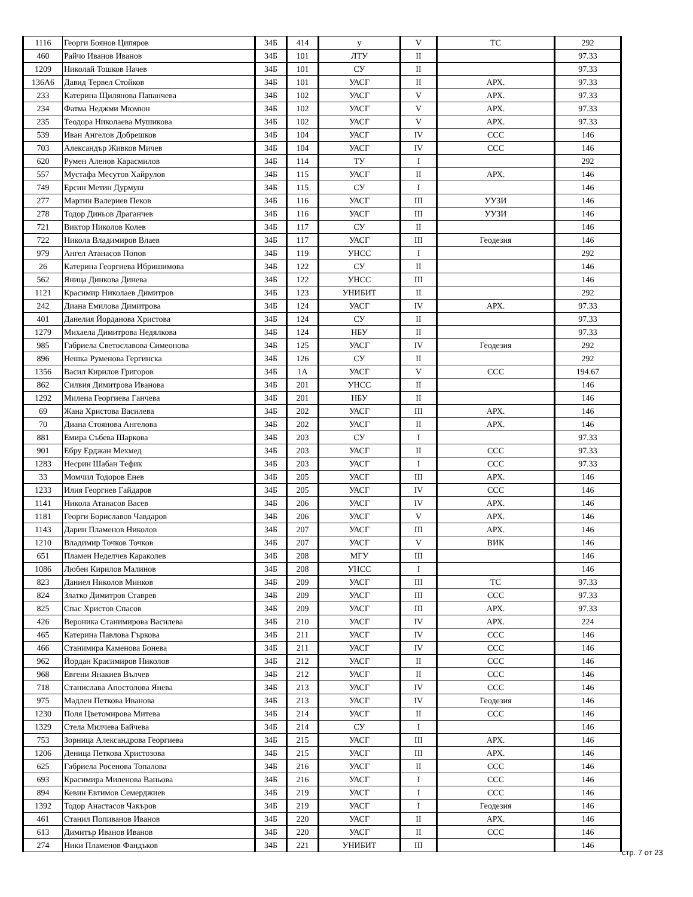| 1116 | Георги Боянов Ципяров | 34Б | 414 | у | V | ТС | 292 |
| 460 | Райчо Иванов Иванов | 34Б | 101 | ЛТУ | II | | 97.33 |
| 1209 | Николай Тошков Начев | 34Б | 101 | СУ | II | | 97.33 |
| 136А6 | Давид Тервел Стойков | 34Б | 101 | УАСГ | II | АРХ. | 97.33 |
| 233 | Катерина Щилянова Папанчева | 34Б | 102 | УАСГ | V | АРХ. | 97.33 |
| 234 | Фатма Неджми Мюмюн | 34Б | 102 | УАСГ | V | АРХ. | 97.33 |
| 235 | Теодора Николаева Мушикова | 34Б | 102 | УАСГ | V | АРХ. | 97.33 |
| 539 | Иван Ангелов Добрешков | 34Б | 104 | УАСГ | IV | ССС | 146 |
| 703 | Александър Живков Мичев | 34Б | 104 | УАСГ | IV | ССС | 146 |
| 620 | Румен Аленов Карасмилов | 34Б | 114 | ТУ | I | | 292 |
| 557 | Мустафа Месутов Хайрулов | 34Б | 115 | УАСГ | II | АРХ. | 146 |
| 749 | Ерсин Метин Дурмуш | 34Б | 115 | СУ | I | | 146 |
| 277 | Мартин Валериев Пеков | 34Б | 116 | УАСГ | III | УУЗИ | 146 |
| 278 | Тодор Диньов Драганчев | 34Б | 116 | УАСГ | III | УУЗИ | 146 |
| 721 | Виктор Николов Колев | 34Б | 117 | СУ | II | | 146 |
| 722 | Никола Владимиров Влаев | 34Б | 117 | УАСГ | III | Геодезия | 146 |
| 979 | Ангел Атанасов Попов | 34Б | 119 | УНСС | I | | 292 |
| 26 | Катерина Георгиева Ибришимова | 34Б | 122 | СУ | II | | 146 |
| 562 | Яница Динкова Динева | 34Б | 122 | УНСС | III | | 146 |
| 1121 | Красимир Николаев Димитров | 34Б | 123 | УНИБИТ | II | | 292 |
| 242 | Диана Емилова Димитрова | 34Б | 124 | УАСГ | IV | АРХ. | 97.33 |
| 401 | Данелия Йорданова Христова | 34Б | 124 | СУ | II | | 97.33 |
| 1279 | Михаела Димитрова Недялкова | 34Б | 124 | НБУ | II | | 97.33 |
| 985 | Габриела Светославова Симеонова | 34Б | 125 | УАСГ | IV | Геодезия | 292 |
| 896 | Нешка Руменова Гергинска | 34Б | 126 | СУ | II | | 292 |
| 1356 | Васил Кирилов Григоров | 34Б | 1А | УАСГ | V | ССС | 194.67 |
| 862 | Силвия Димитрова Иванова | 34Б | 201 | УНСС | II | | 146 |
| 1292 | Милена Георгиева Ганчева | 34Б | 201 | НБУ | II | | 146 |
| 69 | Жана Христова Василева | 34Б | 202 | УАСГ | III | АРХ. | 146 |
| 70 | Диана Стоянова Ангелова | 34Б | 202 | УАСГ | II | АРХ. | 146 |
| 881 | Емира Събева Шаркова | 34Б | 203 | СУ | I | | 97.33 |
| 901 | Ебру Ерджан Мехмед | 34Б | 203 | УАСГ | II | ССС | 97.33 |
| 1283 | Несрин Шабан Тефик | 34Б | 203 | УАСГ | I | ССС | 97.33 |
| 33 | Момчил Тодоров Енев | 34Б | 205 | УАСГ | III | АРХ. | 146 |
| 1233 | Илия Георгиев Гайдаров | 34Б | 205 | УАСГ | IV | ССС | 146 |
| 1141 | Никола Атанасов Васев | 34Б | 206 | УАСГ | IV | АРХ. | 146 |
| 1181 | Георги Бориславов Чавдаров | 34Б | 206 | УАСГ | V | АРХ. | 146 |
| 1143 | Дарин Пламенов Николов | 34Б | 207 | УАСГ | III | АРХ. | 146 |
| 1210 | Владимир Точков Точков | 34Б | 207 | УАСГ | V | ВИК | 146 |
| 651 | Пламен Неделчев Караколев | 34Б | 208 | МГУ | III | | 146 |
| 1086 | Любен Кирилов Малинов | 34Б | 208 | УНСС | I | | 146 |
| 823 | Даниел Николов Минков | 34Б | 209 | УАСГ | III | ТС | 97.33 |
| 824 | Златко Димитров Ставрев | 34Б | 209 | УАСГ | III | ССС | 97.33 |
| 825 | Спас Христов Спасов | 34Б | 209 | УАСГ | III | АРХ. | 97.33 |
| 426 | Вероника Станимирова Василева | 34Б | 210 | УАСГ | IV | АРХ. | 224 |
| 465 | Катерина Павлова Гъркова | 34Б | 211 | УАСГ | IV | ССС | 146 |
| 466 | Станимира Каменова Бонева | 34Б | 211 | УАСГ | IV | ССС | 146 |
| 962 | Йордан Красимиров Николов | 34Б | 212 | УАСГ | II | ССС | 146 |
| 968 | Евгени Янакиев Вълчев | 34Б | 212 | УАСГ | II | ССС | 146 |
| 718 | Станислава Апостолова Янева | 34Б | 213 | УАСГ | IV | ССС | 146 |
| 975 | Мадлен Петкова Иванова | 34Б | 213 | УАСГ | IV | Геодезия | 146 |
| 1230 | Поля Цветомирова Митева | 34Б | 214 | УАСГ | II | ССС | 146 |
| 1329 | Стела Милчева Байчева | 34Б | 214 | СУ | I | | 146 |
| 753 | Зорница Александрова Георгиева | 34Б | 215 | УАСГ | III | АРХ. | 146 |
| 1206 | Деница Петкова Христозова | 34Б | 215 | УАСГ | III | АРХ. | 146 |
| 625 | Габриела Росенова Топалова | 34Б | 216 | УАСГ | II | ССС | 146 |
| 693 | Красимира Миленова Ваньова | 34Б | 216 | УАСГ | I | ССС | 146 |
| 894 | Кевин Евтимов Семерджиев | 34Б | 219 | УАСГ | I | ССС | 146 |
| 1392 | Тодор Анастасов Чакъров | 34Б | 219 | УАСГ | I | Геодезия | 146 |
| 461 | Станил Попиванов Иванов | 34Б | 220 | УАСГ | II | АРХ. | 146 |
| 613 | Димитър Иванов Иванов | 34Б | 220 | УАСГ | II | ССС | 146 |
| 274 | Ники Пламенов Фандъков | 34Б | 221 | УНИБИТ | III | | 146 |
стр. 7 от 23